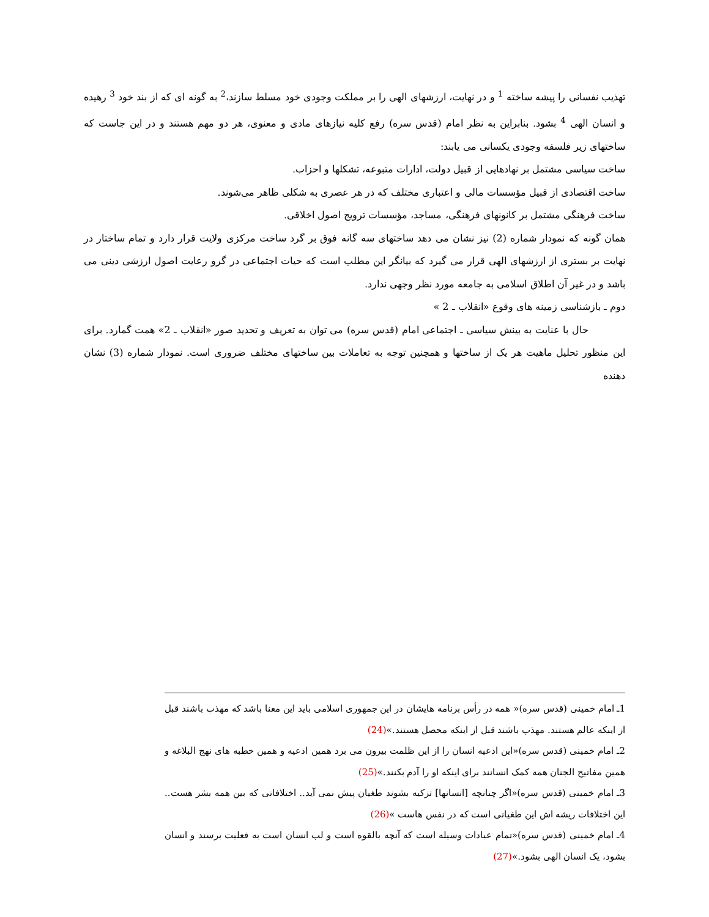تهذیب نفسانی را پیشه ساخته <sup>1</sup> و در نهایت، ارزشهای الهی را بر مملکت وجودی خود مسلط سازند،<sup>2</sup> به گونه ای که از بند خود <sup>3</sup> رهیده و انسان الهی <sup>4</sup> بشود. بنابراین به نظر امام (قدس سره) رفع کلیه نیازهای مادی و معنوی، هر دو مهم هستند و در این جاست که ساختهای زیر فلسفه وجودی یکسانی می یابند:
ساخت سیاسی مشتمل بر نهادهایی از قبیل دولت، ادارات متبوعه، تشکلها و احزاب.
ساخت اقتصادی از قبیل مؤسسات مالی و اعتباری مختلف که در هر عصری به شکلی ظاهر می‌شوند.
ساخت فرهنگی مشتمل بر کانونهای فرهنگی، مساجد، مؤسسات ترویج اصول اخلاقی.
همان گونه که نمودار شماره (2) نیز نشان می دهد ساختهای سه گانه فوق بر گرد ساخت مرکزی ولایت قرار دارد و تمام ساختار در نهایت بر بستری از ارزشهای الهی قرار می گیرد که بیانگر این مطلب است که حیات اجتماعی در گرو رعایت اصول ارزشی دینی می باشد و در غیر آن اطلاق اسلامی به جامعه مورد نظر وجهی ندارد.
دوم ـ بازشناسی زمینه های وقوع «انقلاب ـ 2 »
حال با عنایت به بینش سیاسی ـ اجتماعی امام (قدس سره) می توان به تعریف و تحدید صور «انقلاب ـ 2» همت گمارد. برای این منظور تحلیل ماهیت هر یک از ساختها و همچنین توجه به تعاملات بین ساختهای مختلف ضروری است. نمودار شماره (3) نشان دهنده
1ـ امام خمینی (قدس سره)« همه در رأس برنامه هایشان در این جمهوری اسلامی باید این معنا باشد که مهذب باشند قبل از اینکه عالم هستند. مهذب باشند قبل از اینکه محصل هستند.»(24)
2ـ امام خمینی (قدس سره)«این ادعیه انسان را از این ظلمت بیرون می برد همین ادعیه و همین خطبه های نهج البلاغه و همین مفاتیح الجنان همه کمک انسانند برای اینکه او را آدم بکنند.»(25)
3ـ امام خمینی (قدس سره)«اگر چنانچه [انسانها] تزکیه بشوند طغیان پیش نمی آید.. اختلافاتی که بین همه بشر هست.. این اختلافات ریشه اش این طغیانی است که در نفس هاست »(26)
4ـ امام خمینی (قدس سره)«تمام عبادات وسیله است که آنچه بالقوه است و لب انسان است به فعلیت برسند و انسان بشود، یک انسان الهی بشود.»(27)